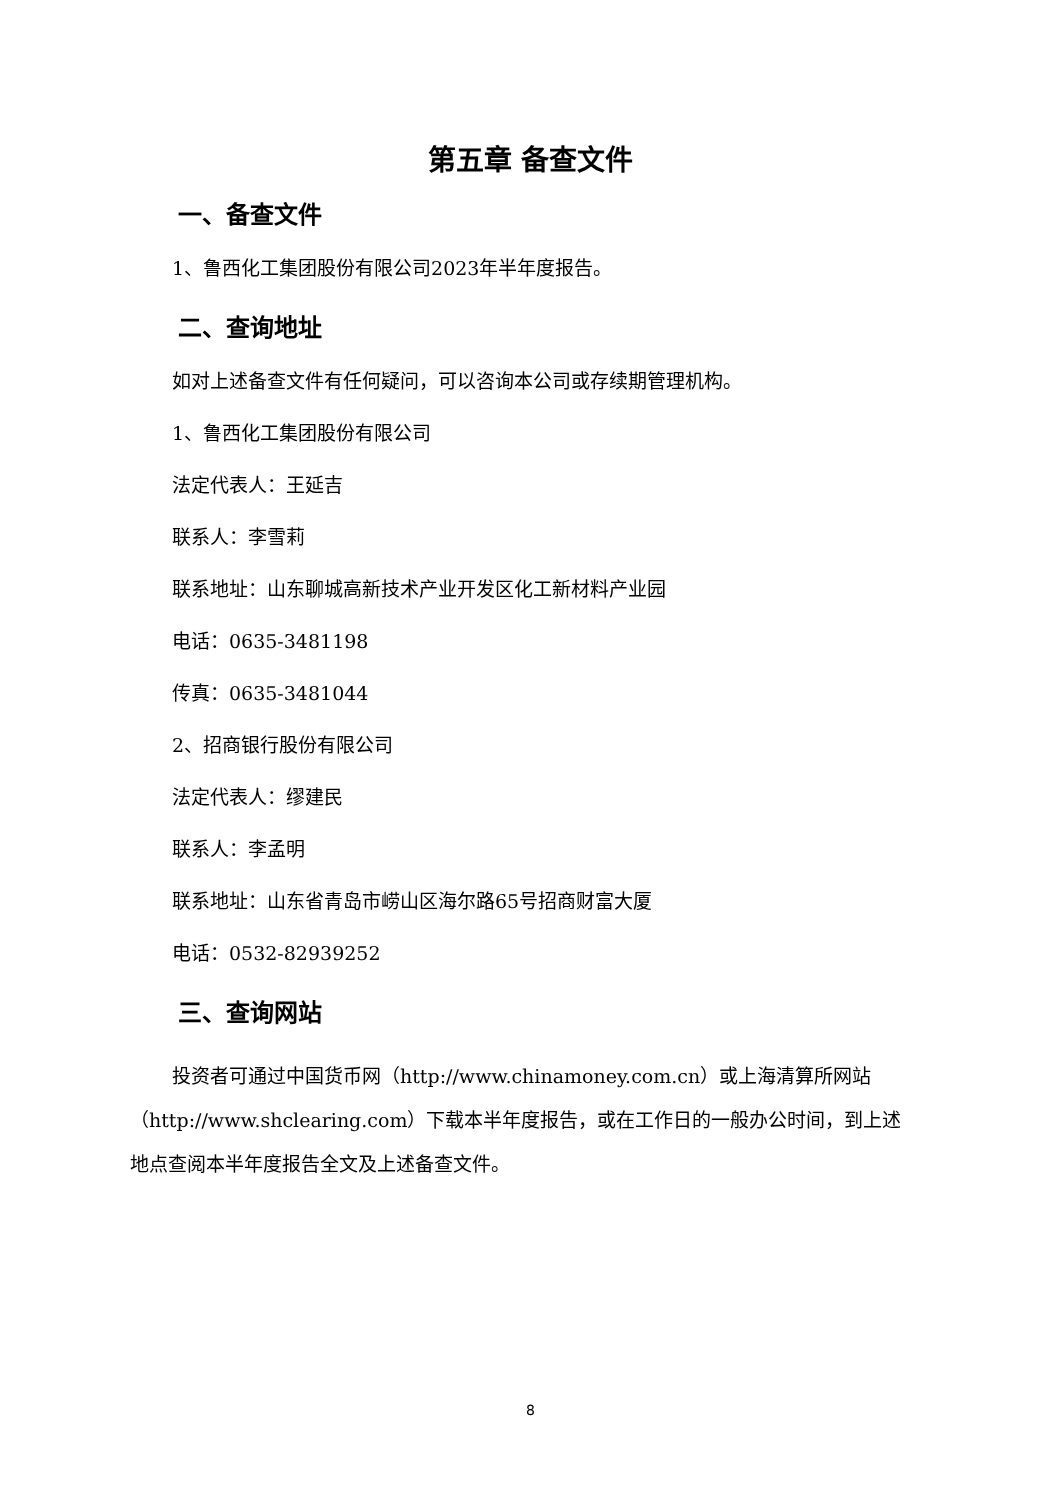第五章 备查文件
一、备查文件
1、鲁西化工集团股份有限公司2023年半年度报告。
二、查询地址
如对上述备查文件有任何疑问，可以咨询本公司或存续期管理机构。
1、鲁西化工集团股份有限公司
法定代表人：王延吉
联系人：李雪莉
联系地址：山东聊城高新技术产业开发区化工新材料产业园
电话：0635-3481198
传真：0635-3481044
2、招商银行股份有限公司
法定代表人：缪建民
联系人：李孟明
联系地址：山东省青岛市崂山区海尔路65号招商财富大厦
电话：0532-82939252
三、查询网站
投资者可通过中国货币网（http://www.chinamoney.com.cn）或上海清算所网站（http://www.shclearing.com）下载本半年度报告，或在工作日的一般办公时间，到上述地点查阅本半年度报告全文及上述备查文件。
8